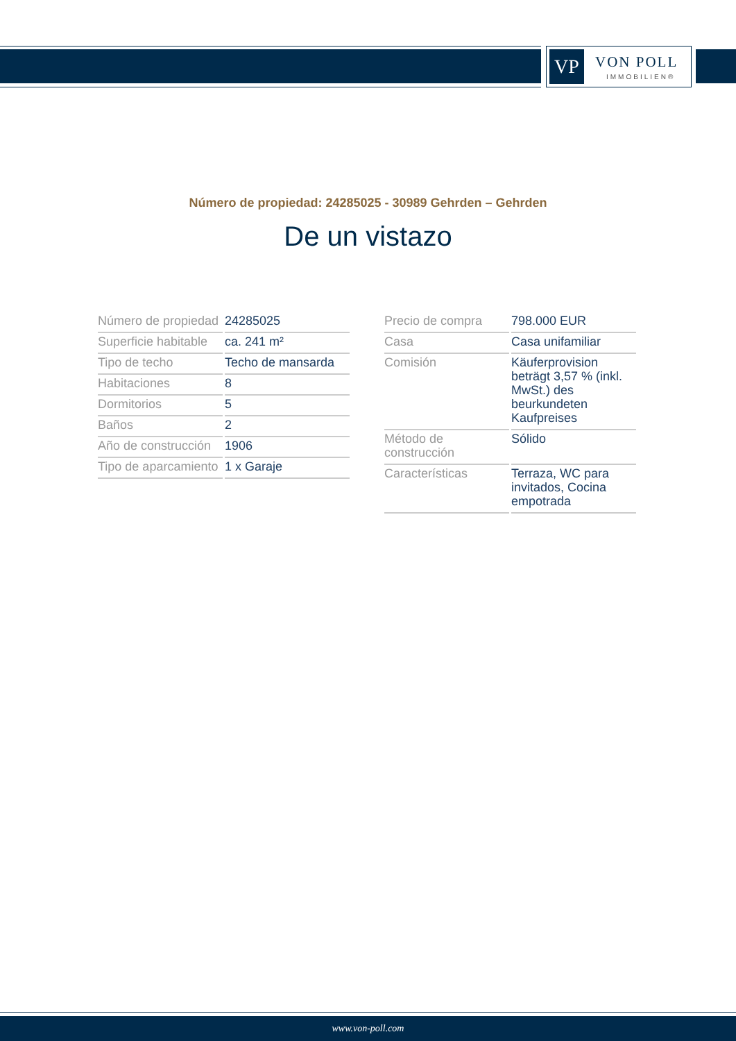VP VON POLL
IMMOBILIEN®
Número de propiedad: 24285025 - 30989 Gehrden – Gehrden
De un vistazo
| Número de propiedad | 24285025 |
| Superficie habitable | ca. 241 m² |
| Tipo de techo | Techo de mansarda |
| Habitaciones | 8 |
| Dormitorios | 5 |
| Baños | 2 |
| Año de construcción | 1906 |
| Tipo de aparcamiento | 1 x Garaje |
| Precio de compra | 798.000 EUR |
| Casa | Casa unifamiliar |
| Comisión | Käuferprovision beträgt 3,57 % (inkl. MwSt.) des beurkundeten Kaufpreises |
| Método de construcción | Sólido |
| Características | Terraza, WC para invitados, Cocina empotrada |
www.von-poll.com